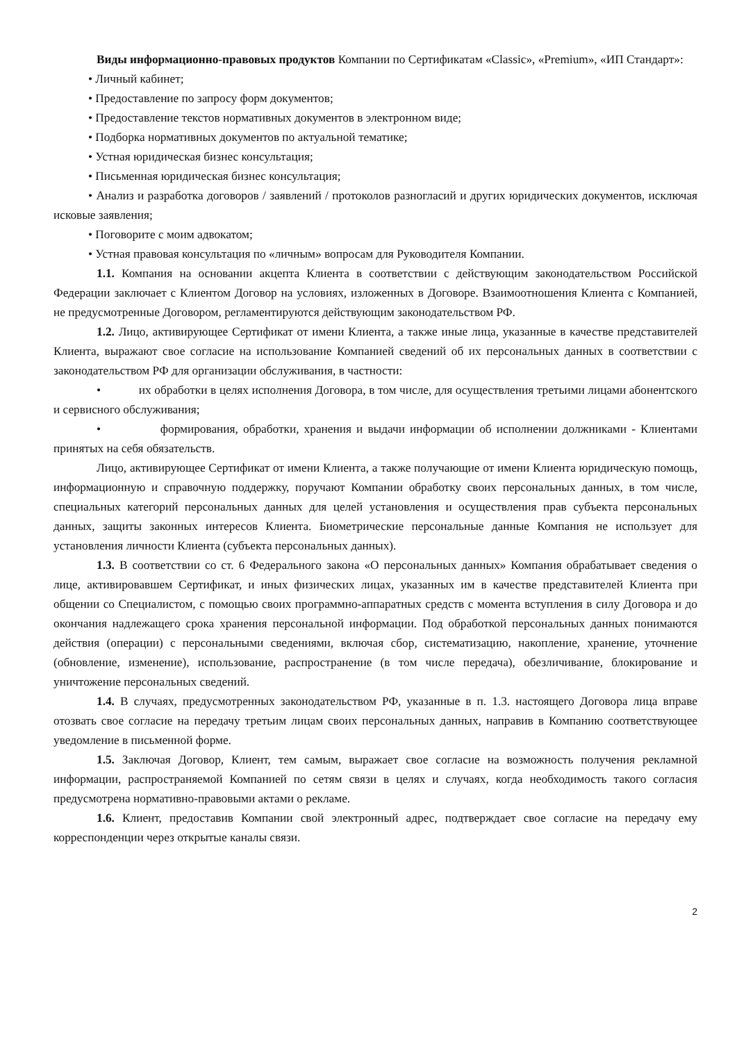Виды информационно-правовых продуктов Компании по Сертификатам «Classic», «Premium», «ИП Стандарт»:
• Личный кабинет;
• Предоставление по запросу форм документов;
• Предоставление текстов нормативных документов в электронном виде;
• Подборка нормативных документов по актуальной тематике;
• Устная юридическая бизнес консультация;
• Письменная юридическая бизнес консультация;
• Анализ и разработка договоров / заявлений / протоколов разногласий и других юридических документов, исключая исковые заявления;
• Поговорите с моим адвокатом;
• Устная правовая консультация по «личным» вопросам для Руководителя Компании.
1.1. Компания на основании акцепта Клиента в соответствии с действующим законодательством Российской Федерации заключает с Клиентом Договор на условиях, изложенных в Договоре. Взаимоотношения Клиента с Компанией, не предусмотренные Договором, регламентируются действующим законодательством РФ.
1.2. Лицо, активирующее Сертификат от имени Клиента, а также иные лица, указанные в качестве представителей Клиента, выражают свое согласие на использование Компанией сведений об их персональных данных в соответствии с законодательством РФ для организации обслуживания, в частности:
• их обработки в целях исполнения Договора, в том числе, для осуществления третьими лицами абонентского и сервисного обслуживания;
• формирования, обработки, хранения и выдачи информации об исполнении должниками - Клиентами принятых на себя обязательств.
Лицо, активирующее Сертификат от имени Клиента, а также получающие от имени Клиента юридическую помощь, информационную и справочную поддержку, поручают Компании обработку своих персональных данных, в том числе, специальных категорий персональных данных для целей установления и осуществления прав субъекта персональных данных, защиты законных интересов Клиента. Биометрические персональные данные Компания не использует для установления личности Клиента (субъекта персональных данных).
1.3. В соответствии со ст. 6 Федерального закона «О персональных данных» Компания обрабатывает сведения о лице, активировавшем Сертификат, и иных физических лицах, указанных им в качестве представителей Клиента при общении со Специалистом, с помощью своих программно-аппаратных средств с момента вступления в силу Договора и до окончания надлежащего срока хранения персональной информации. Под обработкой персональных данных понимаются действия (операции) с персональными сведениями, включая сбор, систематизацию, накопление, хранение, уточнение (обновление, изменение), использование, распространение (в том числе передача), обезличивание, блокирование и уничтожение персональных сведений.
1.4. В случаях, предусмотренных законодательством РФ, указанные в п. 1.3. настоящего Договора лица вправе отозвать свое согласие на передачу третьим лицам своих персональных данных, направив в Компанию соответствующее уведомление в письменной форме.
1.5. Заключая Договор, Клиент, тем самым, выражает свое согласие на возможность получения рекламной информации, распространяемой Компанией по сетям связи в целях и случаях, когда необходимость такого согласия предусмотрена нормативно-правовыми актами о рекламе.
1.6. Клиент, предоставив Компании свой электронный адрес, подтверждает свое согласие на передачу ему корреспонденции через открытые каналы связи.
2